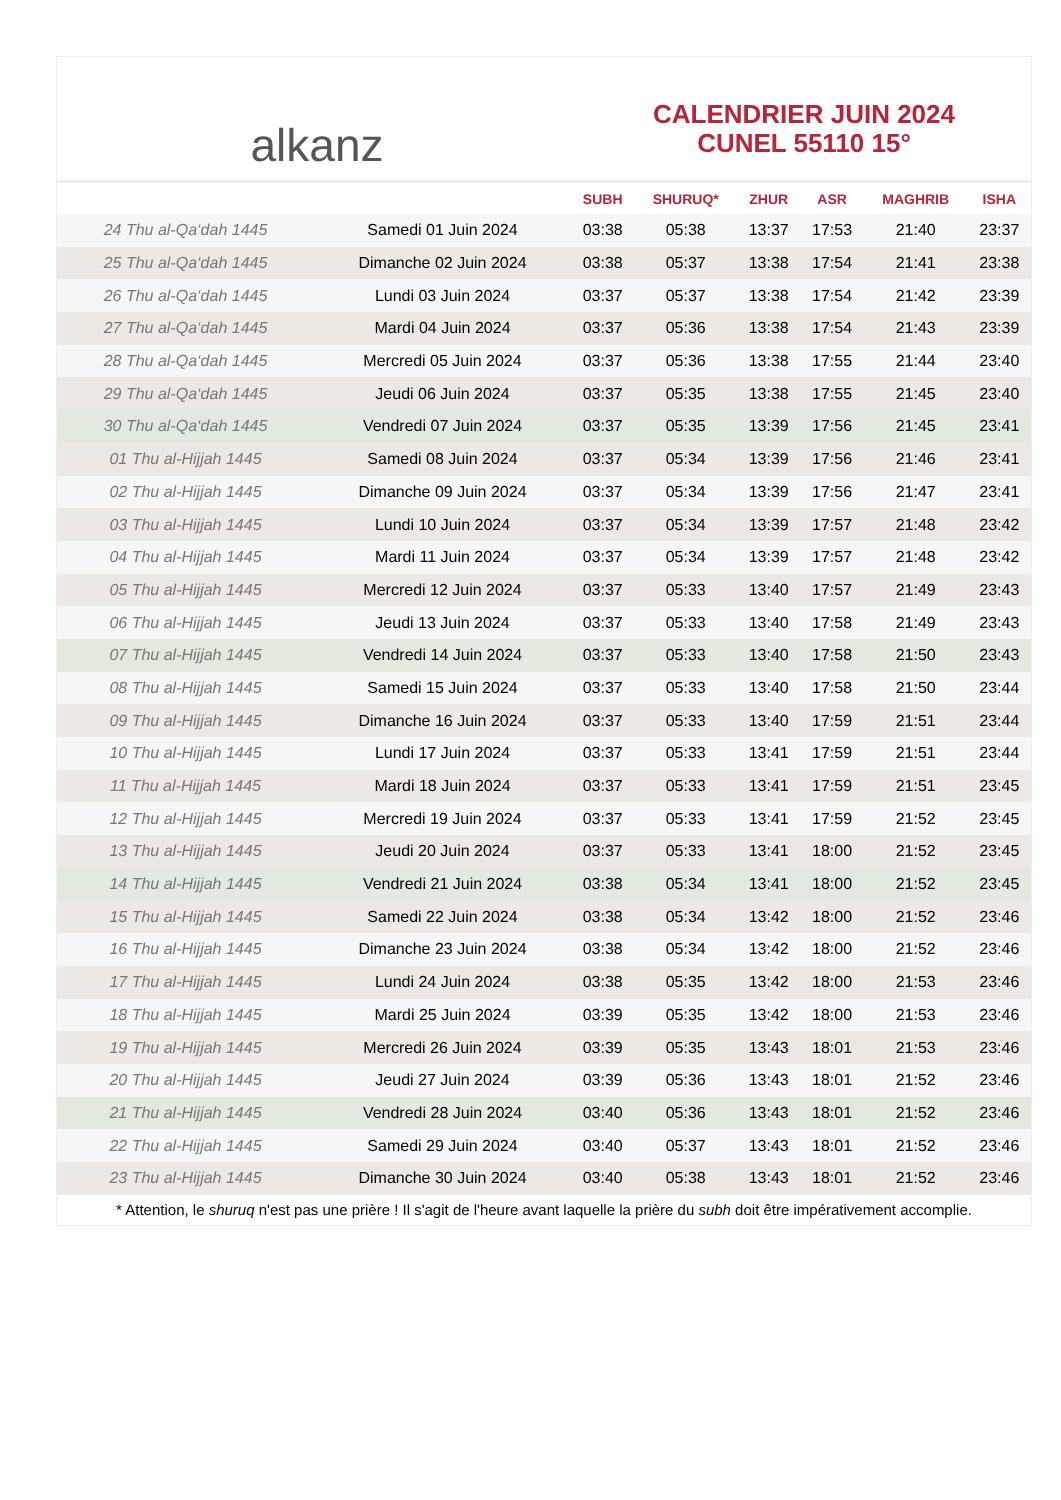alkanz
CALENDRIER JUIN 2024
CUNEL 55110 15°
| | | SUBH | SHURUQ* | ZHUR | ASR | MAGHRIB | ISHA |
| --- | --- | --- | --- | --- | --- | --- | --- |
| 24 Thu al-Qa‘dah 1445 | Samedi 01 Juin 2024 | 03:38 | 05:38 | 13:37 | 17:53 | 21:40 | 23:37 |
| 25 Thu al-Qa‘dah 1445 | Dimanche 02 Juin 2024 | 03:38 | 05:37 | 13:38 | 17:54 | 21:41 | 23:38 |
| 26 Thu al-Qa‘dah 1445 | Lundi 03 Juin 2024 | 03:37 | 05:37 | 13:38 | 17:54 | 21:42 | 23:39 |
| 27 Thu al-Qa‘dah 1445 | Mardi 04 Juin 2024 | 03:37 | 05:36 | 13:38 | 17:54 | 21:43 | 23:39 |
| 28 Thu al-Qa‘dah 1445 | Mercredi 05 Juin 2024 | 03:37 | 05:36 | 13:38 | 17:55 | 21:44 | 23:40 |
| 29 Thu al-Qa‘dah 1445 | Jeudi 06 Juin 2024 | 03:37 | 05:35 | 13:38 | 17:55 | 21:45 | 23:40 |
| 30 Thu al-Qa‘dah 1445 | Vendredi 07 Juin 2024 | 03:37 | 05:35 | 13:39 | 17:56 | 21:45 | 23:41 |
| 01 Thu al-Hijjah 1445 | Samedi 08 Juin 2024 | 03:37 | 05:34 | 13:39 | 17:56 | 21:46 | 23:41 |
| 02 Thu al-Hijjah 1445 | Dimanche 09 Juin 2024 | 03:37 | 05:34 | 13:39 | 17:56 | 21:47 | 23:41 |
| 03 Thu al-Hijjah 1445 | Lundi 10 Juin 2024 | 03:37 | 05:34 | 13:39 | 17:57 | 21:48 | 23:42 |
| 04 Thu al-Hijjah 1445 | Mardi 11 Juin 2024 | 03:37 | 05:34 | 13:39 | 17:57 | 21:48 | 23:42 |
| 05 Thu al-Hijjah 1445 | Mercredi 12 Juin 2024 | 03:37 | 05:33 | 13:40 | 17:57 | 21:49 | 23:43 |
| 06 Thu al-Hijjah 1445 | Jeudi 13 Juin 2024 | 03:37 | 05:33 | 13:40 | 17:58 | 21:49 | 23:43 |
| 07 Thu al-Hijjah 1445 | Vendredi 14 Juin 2024 | 03:37 | 05:33 | 13:40 | 17:58 | 21:50 | 23:43 |
| 08 Thu al-Hijjah 1445 | Samedi 15 Juin 2024 | 03:37 | 05:33 | 13:40 | 17:58 | 21:50 | 23:44 |
| 09 Thu al-Hijjah 1445 | Dimanche 16 Juin 2024 | 03:37 | 05:33 | 13:40 | 17:59 | 21:51 | 23:44 |
| 10 Thu al-Hijjah 1445 | Lundi 17 Juin 2024 | 03:37 | 05:33 | 13:41 | 17:59 | 21:51 | 23:44 |
| 11 Thu al-Hijjah 1445 | Mardi 18 Juin 2024 | 03:37 | 05:33 | 13:41 | 17:59 | 21:51 | 23:45 |
| 12 Thu al-Hijjah 1445 | Mercredi 19 Juin 2024 | 03:37 | 05:33 | 13:41 | 17:59 | 21:52 | 23:45 |
| 13 Thu al-Hijjah 1445 | Jeudi 20 Juin 2024 | 03:37 | 05:33 | 13:41 | 18:00 | 21:52 | 23:45 |
| 14 Thu al-Hijjah 1445 | Vendredi 21 Juin 2024 | 03:38 | 05:34 | 13:41 | 18:00 | 21:52 | 23:45 |
| 15 Thu al-Hijjah 1445 | Samedi 22 Juin 2024 | 03:38 | 05:34 | 13:42 | 18:00 | 21:52 | 23:46 |
| 16 Thu al-Hijjah 1445 | Dimanche 23 Juin 2024 | 03:38 | 05:34 | 13:42 | 18:00 | 21:52 | 23:46 |
| 17 Thu al-Hijjah 1445 | Lundi 24 Juin 2024 | 03:38 | 05:35 | 13:42 | 18:00 | 21:53 | 23:46 |
| 18 Thu al-Hijjah 1445 | Mardi 25 Juin 2024 | 03:39 | 05:35 | 13:42 | 18:00 | 21:53 | 23:46 |
| 19 Thu al-Hijjah 1445 | Mercredi 26 Juin 2024 | 03:39 | 05:35 | 13:43 | 18:01 | 21:53 | 23:46 |
| 20 Thu al-Hijjah 1445 | Jeudi 27 Juin 2024 | 03:39 | 05:36 | 13:43 | 18:01 | 21:52 | 23:46 |
| 21 Thu al-Hijjah 1445 | Vendredi 28 Juin 2024 | 03:40 | 05:36 | 13:43 | 18:01 | 21:52 | 23:46 |
| 22 Thu al-Hijjah 1445 | Samedi 29 Juin 2024 | 03:40 | 05:37 | 13:43 | 18:01 | 21:52 | 23:46 |
| 23 Thu al-Hijjah 1445 | Dimanche 30 Juin 2024 | 03:40 | 05:38 | 13:43 | 18:01 | 21:52 | 23:46 |
* Attention, le shuruq n'est pas une prière ! Il s'agit de l'heure avant laquelle la prière du subh doit être impérativement accomplie.